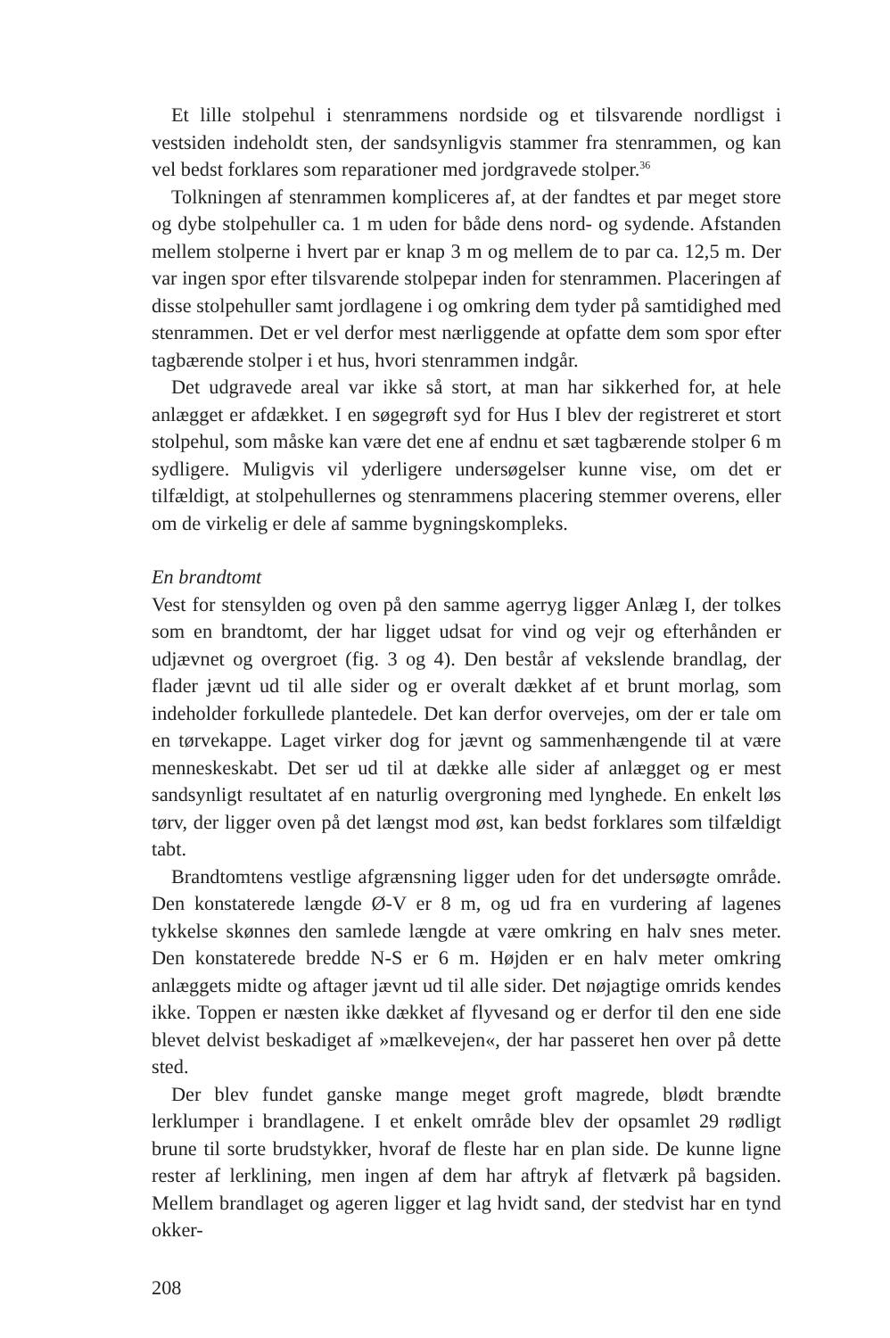Et lille stolpehul i stenrammens nordside og et tilsvarende nordligst i vestsiden indeholdt sten, der sandsynligvis stammer fra stenrammen, og kan vel bedst forklares som reparationer med jordgravede stolper.<sup>36</sup>
Tolkningen af stenrammen kompliceres af, at der fandtes et par meget store og dybe stolpehuller ca. 1 m uden for både dens nord- og sydende. Afstanden mellem stolperne i hvert par er knap 3 m og mellem de to par ca. 12,5 m. Der var ingen spor efter tilsvarende stolpepar inden for stenrammen. Placeringen af disse stolpehuller samt jordlagene i og omkring dem tyder på samtidighed med stenrammen. Det er vel derfor mest nærliggende at opfatte dem som spor efter tagbærende stolper i et hus, hvori stenrammen indgår.
Det udgravede areal var ikke så stort, at man har sikkerhed for, at hele anlægget er afdækket. I en søgegrøft syd for Hus I blev der registreret et stort stolpehul, som måske kan være det ene af endnu et sæt tagbærende stolper 6 m sydligere. Muligvis vil yderligere undersøgelser kunne vise, om det er tilfældigt, at stolpehullernes og stenrammens placering stemmer overens, eller om de virkelig er dele af samme bygningskompleks.
En brandtomt
Vest for stensylden og oven på den samme agerryg ligger Anlæg I, der tolkes som en brandtomt, der har ligget udsat for vind og vejr og efterhånden er udjævnet og overgroet (fig. 3 og 4). Den består af vekslende brandlag, der flader jævnt ud til alle sider og er overalt dækket af et brunt morlag, som indeholder forkullede plantedele. Det kan derfor overvejes, om der er tale om en tørvekappe. Laget virker dog for jævnt og sammenhængende til at være menneskeskabt. Det ser ud til at dække alle sider af anlægget og er mest sandsynligt resultatet af en naturlig overgroning med lynghede. En enkelt løs tørv, der ligger oven på det længst mod øst, kan bedst forklares som tilfældigt tabt.
Brandtomtens vestlige afgrænsning ligger uden for det undersøgte område. Den konstaterede længde Ø-V er 8 m, og ud fra en vurdering af lagenes tykkelse skønnes den samlede længde at være omkring en halv snes meter. Den konstaterede bredde N-S er 6 m. Højden er en halv meter omkring anlæggets midte og aftager jævnt ud til alle sider. Det nøjagtige omrids kendes ikke. Toppen er næsten ikke dækket af flyvesand og er derfor til den ene side blevet delvist beskadiget af »mælkevejen«, der har passeret hen over på dette sted.
Der blev fundet ganske mange meget groft magrede, blødt brændte lerklumper i brandlagene. I et enkelt område blev der opsamlet 29 rødligt brune til sorte brudstykker, hvoraf de fleste har en plan side. De kunne ligne rester af lerklining, men ingen af dem har aftryk af fletværk på bagsiden. Mellem brandlaget og ageren ligger et lag hvidt sand, der stedvist har en tynd okker-
208